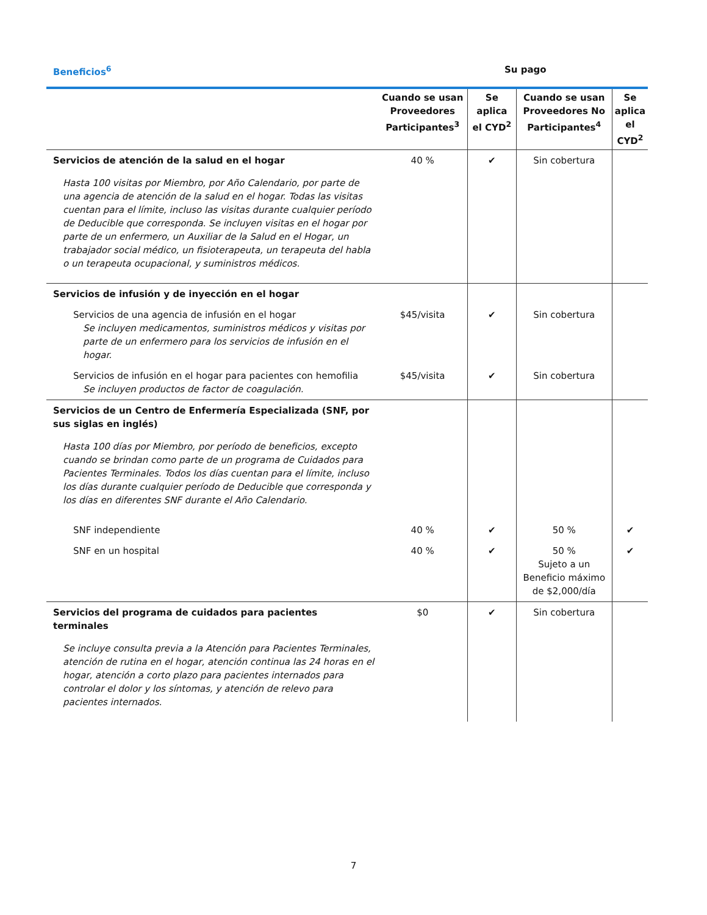Beneficios<sup>6</sup> Su pago
| | Cuando se usan Proveedores Participantes<sup>3</sup> | Se aplica el CYD<sup>2</sup> | Cuando se usan Proveedores No Participantes<sup>4</sup> | Se aplica el CYD<sup>2</sup> |
| --- | --- | --- | --- | --- |
| Servicios de atención de la salud en el hogar Hasta 100 visitas por Miembro, por Año Calendario, por parte de una agencia de atención de la salud en el hogar. Todas las visitas cuentan para el límite, incluso las visitas durante cualquier período de Deducible que corresponda. Se incluyen visitas en el hogar por parte de un enfermero, un Auxiliar de la Salud en el Hogar, un trabajador social médico, un fisioterapeuta, un terapeuta del habla o un terapeuta ocupacional, y suministros médicos. | 40 % | ✔ | Sin cobertura | |
| Servicios de infusión y de inyección en el hogar | | | | |
| Servicios de una agencia de infusión en el hogar Se incluyen medicamentos, suministros médicos y visitas por parte de un enfermero para los servicios de infusión en el hogar. | $45/visita | ✔ | Sin cobertura | |
| Servicios de infusión en el hogar para pacientes con hemofilia Se incluyen productos de factor de coagulación. | $45/visita | ✔ | Sin cobertura | |
| Servicios de un Centro de Enfermería Especializada (SNF, por sus siglas en inglés) Hasta 100 días por Miembro, por período de beneficios, excepto cuando se brindan como parte de un programa de Cuidados para Pacientes Terminales. Todos los días cuentan para el límite, incluso los días durante cualquier período de Deducible que corresponda y los días en diferentes SNF durante el Año Calendario. | | | | |
| SNF independiente | 40 % | ✔ | 50 % | ✔ |
| SNF en un hospital | 40 % | ✔ | 50 % Sujeto a un Beneficio máximo de $2,000/día | ✔ |
| Servicios del programa de cuidados para pacientes terminales Se incluye consulta previa a la Atención para Pacientes Terminales, atención de rutina en el hogar, atención continua las 24 horas en el hogar, atención a corto plazo para pacientes internados para controlar el dolor y los síntomas, y atención de relevo para pacientes internados. | $0 | ✔ | Sin cobertura | |
7